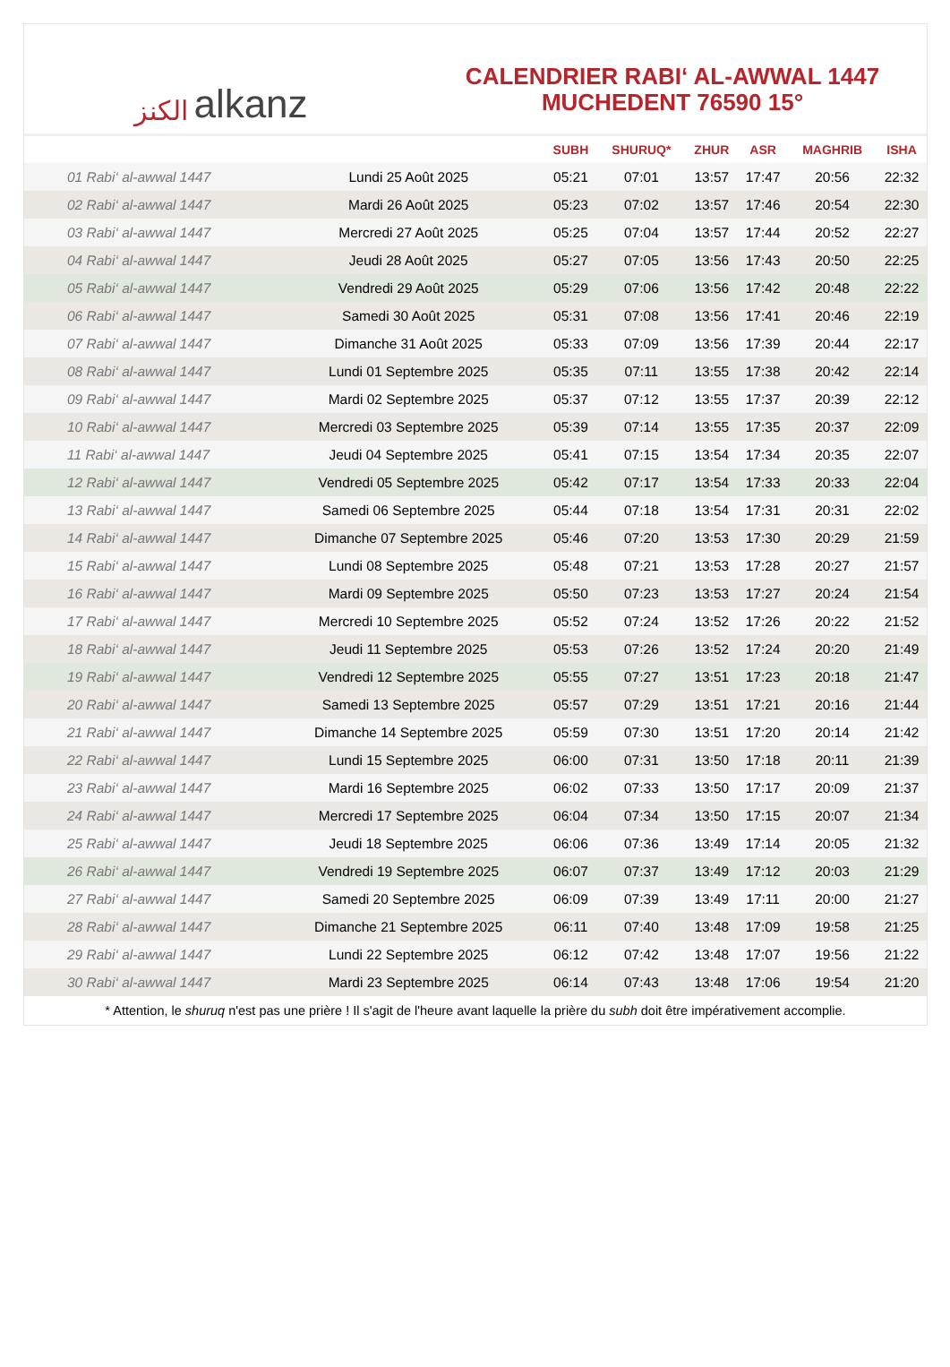الكنز alkanz
CALENDRIER RABI‘ AL-AWWAL 1447
MUCHEDENT 76590 15°
| | | SUBH | SHURUQ* | ZHUR | ASR | MAGHRIB | ISHA |
| --- | --- | --- | --- | --- | --- | --- | --- |
| 01 Rabi‘ al-awwal 1447 | Lundi 25 Août 2025 | 05:21 | 07:01 | 13:57 | 17:47 | 20:56 | 22:32 |
| 02 Rabi‘ al-awwal 1447 | Mardi 26 Août 2025 | 05:23 | 07:02 | 13:57 | 17:46 | 20:54 | 22:30 |
| 03 Rabi‘ al-awwal 1447 | Mercredi 27 Août 2025 | 05:25 | 07:04 | 13:57 | 17:44 | 20:52 | 22:27 |
| 04 Rabi‘ al-awwal 1447 | Jeudi 28 Août 2025 | 05:27 | 07:05 | 13:56 | 17:43 | 20:50 | 22:25 |
| 05 Rabi‘ al-awwal 1447 | Vendredi 29 Août 2025 | 05:29 | 07:06 | 13:56 | 17:42 | 20:48 | 22:22 |
| 06 Rabi‘ al-awwal 1447 | Samedi 30 Août 2025 | 05:31 | 07:08 | 13:56 | 17:41 | 20:46 | 22:19 |
| 07 Rabi‘ al-awwal 1447 | Dimanche 31 Août 2025 | 05:33 | 07:09 | 13:56 | 17:39 | 20:44 | 22:17 |
| 08 Rabi‘ al-awwal 1447 | Lundi 01 Septembre 2025 | 05:35 | 07:11 | 13:55 | 17:38 | 20:42 | 22:14 |
| 09 Rabi‘ al-awwal 1447 | Mardi 02 Septembre 2025 | 05:37 | 07:12 | 13:55 | 17:37 | 20:39 | 22:12 |
| 10 Rabi‘ al-awwal 1447 | Mercredi 03 Septembre 2025 | 05:39 | 07:14 | 13:55 | 17:35 | 20:37 | 22:09 |
| 11 Rabi‘ al-awwal 1447 | Jeudi 04 Septembre 2025 | 05:41 | 07:15 | 13:54 | 17:34 | 20:35 | 22:07 |
| 12 Rabi‘ al-awwal 1447 | Vendredi 05 Septembre 2025 | 05:42 | 07:17 | 13:54 | 17:33 | 20:33 | 22:04 |
| 13 Rabi‘ al-awwal 1447 | Samedi 06 Septembre 2025 | 05:44 | 07:18 | 13:54 | 17:31 | 20:31 | 22:02 |
| 14 Rabi‘ al-awwal 1447 | Dimanche 07 Septembre 2025 | 05:46 | 07:20 | 13:53 | 17:30 | 20:29 | 21:59 |
| 15 Rabi‘ al-awwal 1447 | Lundi 08 Septembre 2025 | 05:48 | 07:21 | 13:53 | 17:28 | 20:27 | 21:57 |
| 16 Rabi‘ al-awwal 1447 | Mardi 09 Septembre 2025 | 05:50 | 07:23 | 13:53 | 17:27 | 20:24 | 21:54 |
| 17 Rabi‘ al-awwal 1447 | Mercredi 10 Septembre 2025 | 05:52 | 07:24 | 13:52 | 17:26 | 20:22 | 21:52 |
| 18 Rabi‘ al-awwal 1447 | Jeudi 11 Septembre 2025 | 05:53 | 07:26 | 13:52 | 17:24 | 20:20 | 21:49 |
| 19 Rabi‘ al-awwal 1447 | Vendredi 12 Septembre 2025 | 05:55 | 07:27 | 13:51 | 17:23 | 20:18 | 21:47 |
| 20 Rabi‘ al-awwal 1447 | Samedi 13 Septembre 2025 | 05:57 | 07:29 | 13:51 | 17:21 | 20:16 | 21:44 |
| 21 Rabi‘ al-awwal 1447 | Dimanche 14 Septembre 2025 | 05:59 | 07:30 | 13:51 | 17:20 | 20:14 | 21:42 |
| 22 Rabi‘ al-awwal 1447 | Lundi 15 Septembre 2025 | 06:00 | 07:31 | 13:50 | 17:18 | 20:11 | 21:39 |
| 23 Rabi‘ al-awwal 1447 | Mardi 16 Septembre 2025 | 06:02 | 07:33 | 13:50 | 17:17 | 20:09 | 21:37 |
| 24 Rabi‘ al-awwal 1447 | Mercredi 17 Septembre 2025 | 06:04 | 07:34 | 13:50 | 17:15 | 20:07 | 21:34 |
| 25 Rabi‘ al-awwal 1447 | Jeudi 18 Septembre 2025 | 06:06 | 07:36 | 13:49 | 17:14 | 20:05 | 21:32 |
| 26 Rabi‘ al-awwal 1447 | Vendredi 19 Septembre 2025 | 06:07 | 07:37 | 13:49 | 17:12 | 20:03 | 21:29 |
| 27 Rabi‘ al-awwal 1447 | Samedi 20 Septembre 2025 | 06:09 | 07:39 | 13:49 | 17:11 | 20:00 | 21:27 |
| 28 Rabi‘ al-awwal 1447 | Dimanche 21 Septembre 2025 | 06:11 | 07:40 | 13:48 | 17:09 | 19:58 | 21:25 |
| 29 Rabi‘ al-awwal 1447 | Lundi 22 Septembre 2025 | 06:12 | 07:42 | 13:48 | 17:07 | 19:56 | 21:22 |
| 30 Rabi‘ al-awwal 1447 | Mardi 23 Septembre 2025 | 06:14 | 07:43 | 13:48 | 17:06 | 19:54 | 21:20 |
* Attention, le shuruq n'est pas une prière ! Il s'agit de l'heure avant laquelle la prière du subh doit être impérativement accomplie.